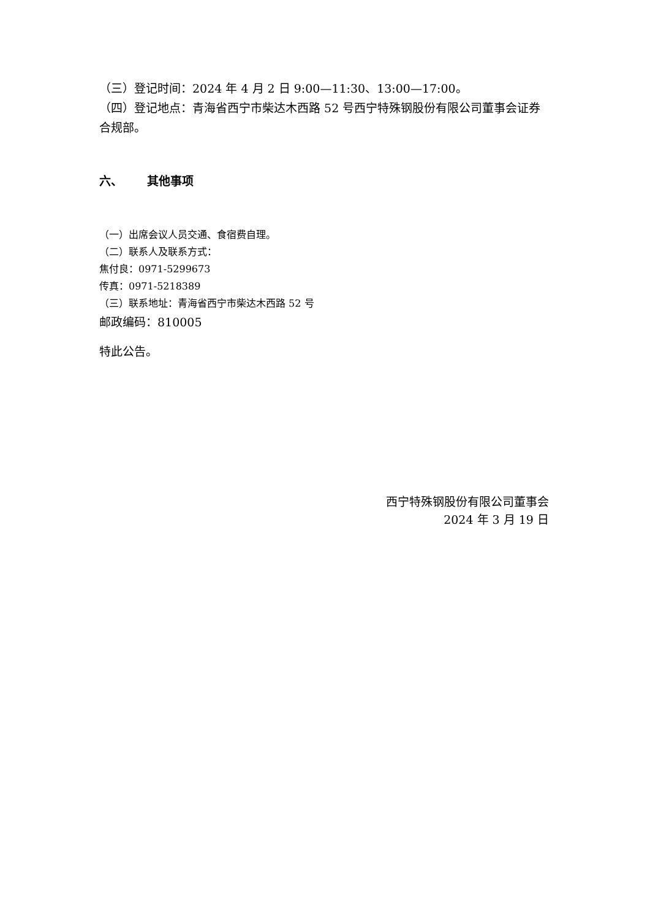（三）登记时间：2024 年 4 月 2 日 9:00—11:30、13:00—17:00。
（四）登记地点：青海省西宁市柴达木西路 52 号西宁特殊钢股份有限公司董事会证券合规部。
六、 其他事项
（一）出席会议人员交通、食宿费自理。
（二）联系人及联系方式：
焦付良：0971-5299673
传真：0971-5218389
（三）联系地址：青海省西宁市柴达木西路 52 号
邮政编码：810005
特此公告。
西宁特殊钢股份有限公司董事会
2024 年 3 月 19 日